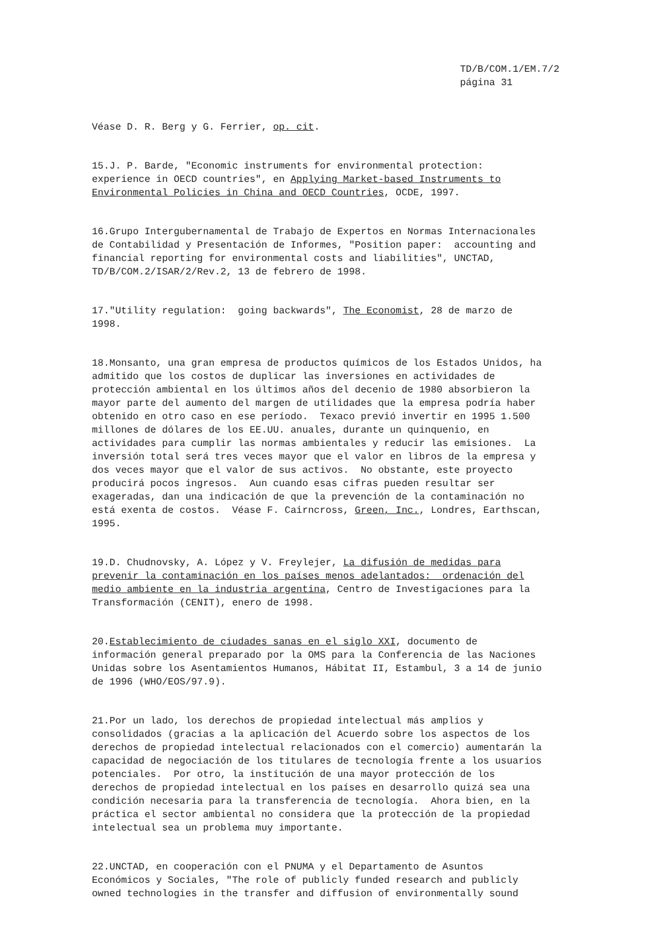TD/B/COM.1/EM.7/2
página 31
Véase D. R. Berg y G. Ferrier, op. cit.
15.J. P. Barde, "Economic instruments for environmental protection: experience in OECD countries", en Applying Market-based Instruments to Environmental Policies in China and OECD Countries, OCDE, 1997.
16.Grupo Intergubernamental de Trabajo de Expertos en Normas Internacionales de Contabilidad y Presentación de Informes, "Position paper: accounting and financial reporting for environmental costs and liabilities", UNCTAD, TD/B/COM.2/ISAR/2/Rev.2, 13 de febrero de 1998.
17."Utility regulation: going backwards", The Economist, 28 de marzo de 1998.
18.Monsanto, una gran empresa de productos químicos de los Estados Unidos, ha admitido que los costos de duplicar las inversiones en actividades de protección ambiental en los últimos años del decenio de 1980 absorbieron la mayor parte del aumento del margen de utilidades que la empresa podría haber obtenido en otro caso en ese período. Texaco previó invertir en 1995 1.500 millones de dólares de los EE.UU. anuales, durante un quinquenio, en actividades para cumplir las normas ambientales y reducir las emisiones. La inversión total será tres veces mayor que el valor en libros de la empresa y dos veces mayor que el valor de sus activos. No obstante, este proyecto producirá pocos ingresos. Aun cuando esas cifras pueden resultar ser exageradas, dan una indicación de que la prevención de la contaminación no está exenta de costos. Véase F. Cairncross, Green, Inc., Londres, Earthscan, 1995.
19.D. Chudnovsky, A. López y V. Freylejer, La difusión de medidas para prevenir la contaminación en los países menos adelantados: ordenación del medio ambiente en la industria argentina, Centro de Investigaciones para la Transformación (CENIT), enero de 1998.
20.Establecimiento de ciudades sanas en el siglo XXI, documento de información general preparado por la OMS para la Conferencia de las Naciones Unidas sobre los Asentamientos Humanos, Hábitat II, Estambul, 3 a 14 de junio de 1996 (WHO/EOS/97.9).
21.Por un lado, los derechos de propiedad intelectual más amplios y consolidados (gracias a la aplicación del Acuerdo sobre los aspectos de los derechos de propiedad intelectual relacionados con el comercio) aumentarán la capacidad de negociación de los titulares de tecnología frente a los usuarios potenciales. Por otro, la institución de una mayor protección de los derechos de propiedad intelectual en los países en desarrollo quizá sea una condición necesaria para la transferencia de tecnología. Ahora bien, en la práctica el sector ambiental no considera que la protección de la propiedad intelectual sea un problema muy importante.
22.UNCTAD, en cooperación con el PNUMA y el Departamento de Asuntos Económicos y Sociales, "The role of publicly funded research and publicly owned technologies in the transfer and diffusion of environmentally sound